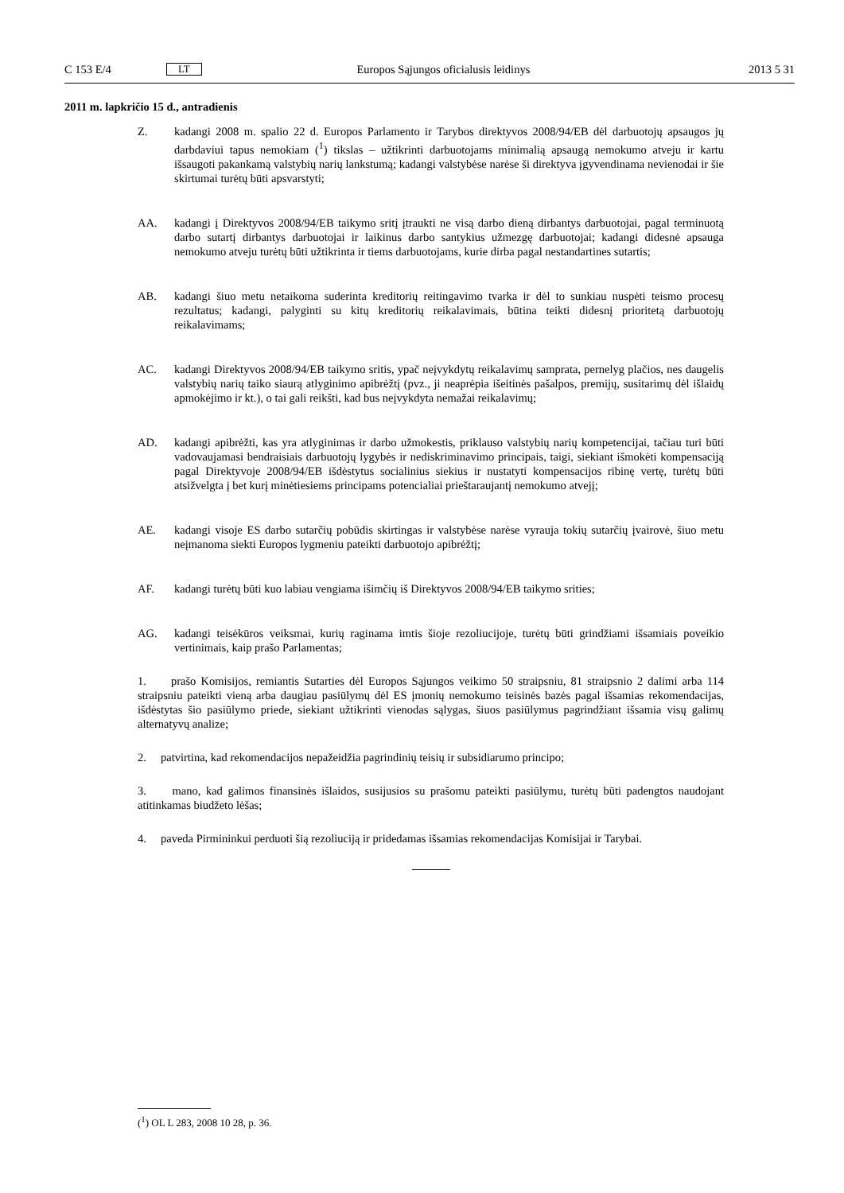C 153 E/4 LT Europos Sąjungos oficialusis leidinys 2013 5 31
2011 m. lapkričio 15 d., antradienis
Z. kadangi 2008 m. spalio 22 d. Europos Parlamento ir Tarybos direktyvos 2008/94/EB dėl darbuotojų apsaugos jų darbdaviui tapus nemokiam (<sup>1</sup>) tikslas – užtikrinti darbuotojams minimalią apsaugą nemokumo atveju ir kartu išsaugoti pakankamą valstybių narių lankstumą; kadangi valstybėse narėse ši direktyva įgyvendinama nevienodai ir šie skirtumai turėtų būti apsvarstyti;
AA. kadangi į Direktyvos 2008/94/EB taikymo sritį įtraukti ne visą darbo dieną dirbantys darbuotojai, pagal terminuotą darbo sutartį dirbantys darbuotojai ir laikinus darbo santykius užmezgę darbuotojai; kadangi didesnė apsauga nemokumo atveju turėtų būti užtikrinta ir tiems darbuotojams, kurie dirba pagal nestandartines sutartis;
AB. kadangi šiuo metu netaikoma suderinta kreditorių reitingavimo tvarka ir dėl to sunkiau nuspėti teismo procesų rezultatus; kadangi, palyginti su kitų kreditorių reikalavimais, būtina teikti didesnį prioritetą darbuotojų reikalavimams;
AC. kadangi Direktyvos 2008/94/EB taikymo sritis, ypač neįvykdytų reikalavimų samprata, pernelyg plačios, nes daugelis valstybių narių taiko siaurą atlyginimo apibrėžtį (pvz., ji neaprėpia išeitinės pašalpos, premijų, susitarimų dėl išlaidų apmokėjimo ir kt.), o tai gali reikšti, kad bus neįvykdyta nemažai reikalavimų;
AD. kadangi apibrėžti, kas yra atlyginimas ir darbo užmokestis, priklauso valstybių narių kompetencijai, tačiau turi būti vadovaujamasi bendraisiais darbuotojų lygybės ir nediskriminavimo principais, taigi, siekiant išmokėti kompensaciją pagal Direktyvoje 2008/94/EB išdėstytus socialinius siekius ir nusta­tyti kompensacijos ribinę vertę, turėtų būti atsižvelgta į bet kurį minėtiesiems principams potencialiai prieštaraujantį nemokumo atvejį;
AE. kadangi visoje ES darbo sutarčių pobūdis skirtingas ir valstybėse narėse vyrauja tokių sutarčių įvai­rovė, šiuo metu neįmanoma siekti Europos lygmeniu pateikti darbuotojo apibrėžtį;
AF. kadangi turėtų būti kuo labiau vengiama išimčių iš Direktyvos 2008/94/EB taikymo srities;
AG. kadangi teisėkūros veiksmai, kurių raginama imtis šioje rezoliucijoje, turėtų būti grindžiami išsamiais poveikio vertinimais, kaip prašo Parlamentas;
1. prašo Komisijos, remiantis Sutarties dėl Europos Sąjungos veikimo 50 straipsniu, 81 straipsnio 2 dalimi arba 114 straipsniu pateikti vieną arba daugiau pasiūlymų dėl ES įmonių nemokumo teisinės bazės pagal išsamias rekomendacijas, išdėstytas šio pasiūlymo priede, siekiant užtikrinti vienodas sąlygas, šiuos pasiūlymus pagrindžiant išsamia visų galimų alternatyvų analize;
2. patvirtina, kad rekomendacijos nepažeidžia pagrindinių teisių ir subsidiarumo principo;
3. mano, kad galimos finansinės išlaidos, susijusios su prašomu pateikti pasiūlymu, turėtų būti padengtos naudojant atitinkamas biudžeto lėšas;
4. paveda Pirmininkui perduoti šią rezoliuciją ir pridedamas išsamias rekomendacijas Komisijai ir Tarybai.
(<sup>1</sup>) OL L 283, 2008 10 28, p. 36.